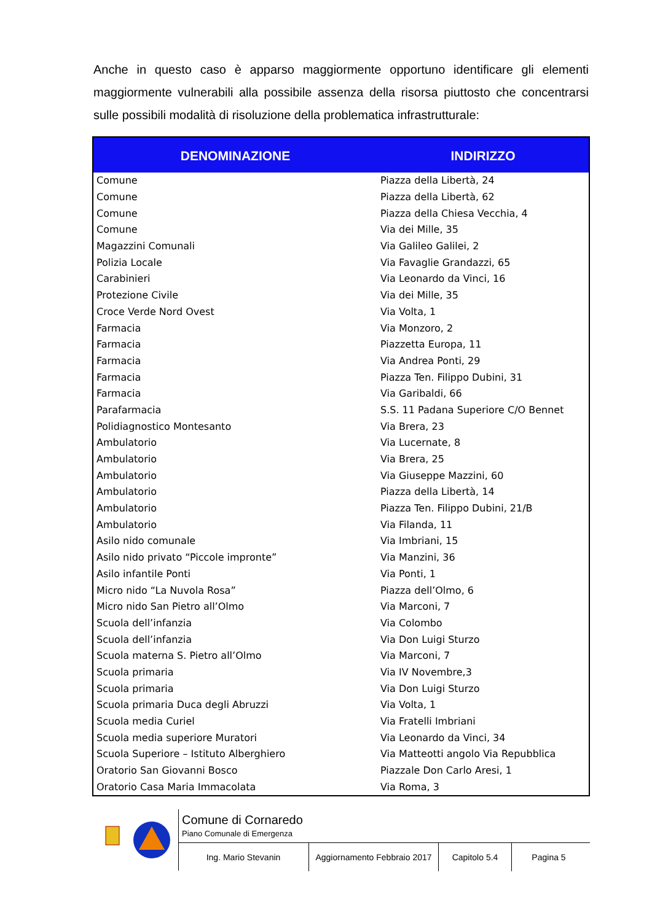Anche in questo caso è apparso maggiormente opportuno identificare gli elementi maggiormente vulnerabili alla possibile assenza della risorsa piuttosto che concentrarsi sulle possibili modalità di risoluzione della problematica infrastrutturale:
| DENOMINAZIONE | INDIRIZZO |
| --- | --- |
| Comune | Piazza della Libertà, 24 |
| Comune | Piazza della Libertà, 62 |
| Comune | Piazza della Chiesa Vecchia, 4 |
| Comune | Via dei Mille, 35 |
| Magazzini Comunali | Via Galileo Galilei, 2 |
| Polizia Locale | Via Favaglie Grandazzi, 65 |
| Carabinieri | Via Leonardo da Vinci, 16 |
| Protezione Civile | Via dei Mille, 35 |
| Croce Verde Nord Ovest | Via Volta, 1 |
| Farmacia | Via Monzoro, 2 |
| Farmacia | Piazzetta Europa, 11 |
| Farmacia | Via Andrea Ponti, 29 |
| Farmacia | Piazza Ten. Filippo Dubini, 31 |
| Farmacia | Via Garibaldi, 66 |
| Parafarmacia | S.S. 11 Padana Superiore C/O Bennet |
| Polidiagnostico Montesanto | Via Brera, 23 |
| Ambulatorio | Via Lucernate, 8 |
| Ambulatorio | Via Brera, 25 |
| Ambulatorio | Via Giuseppe Mazzini, 60 |
| Ambulatorio | Piazza della Libertà, 14 |
| Ambulatorio | Piazza Ten. Filippo Dubini, 21/B |
| Ambulatorio | Via Filanda, 11 |
| Asilo nido comunale | Via Imbriani, 15 |
| Asilo nido privato “Piccole impronte” | Via Manzini, 36 |
| Asilo infantile Ponti | Via Ponti, 1 |
| Micro nido “La Nuvola Rosa” | Piazza dell’Olmo, 6 |
| Micro nido San Pietro all’Olmo | Via Marconi, 7 |
| Scuola dell’infanzia | Via Colombo |
| Scuola dell’infanzia | Via Don Luigi Sturzo |
| Scuola materna S. Pietro all’Olmo | Via Marconi, 7 |
| Scuola primaria | Via IV Novembre,3 |
| Scuola primaria | Via Don Luigi Sturzo |
| Scuola primaria Duca degli Abruzzi | Via Volta, 1 |
| Scuola media Curiel | Via Fratelli Imbriani |
| Scuola media superiore Muratori | Via Leonardo da Vinci, 34 |
| Scuola Superiore – Istituto Alberghiero | Via Matteotti angolo Via Repubblica |
| Oratorio San Giovanni Bosco | Piazzale Don Carlo Aresi, 1 |
| Oratorio Casa Maria Immacolata | Via Roma, 3 |
Comune di Cornaredo
Piano Comunale di Emergenza
Ing. Mario Stevanin Aggiornamento Febbraio 2017
Capitolo 5.4 Pagina 5